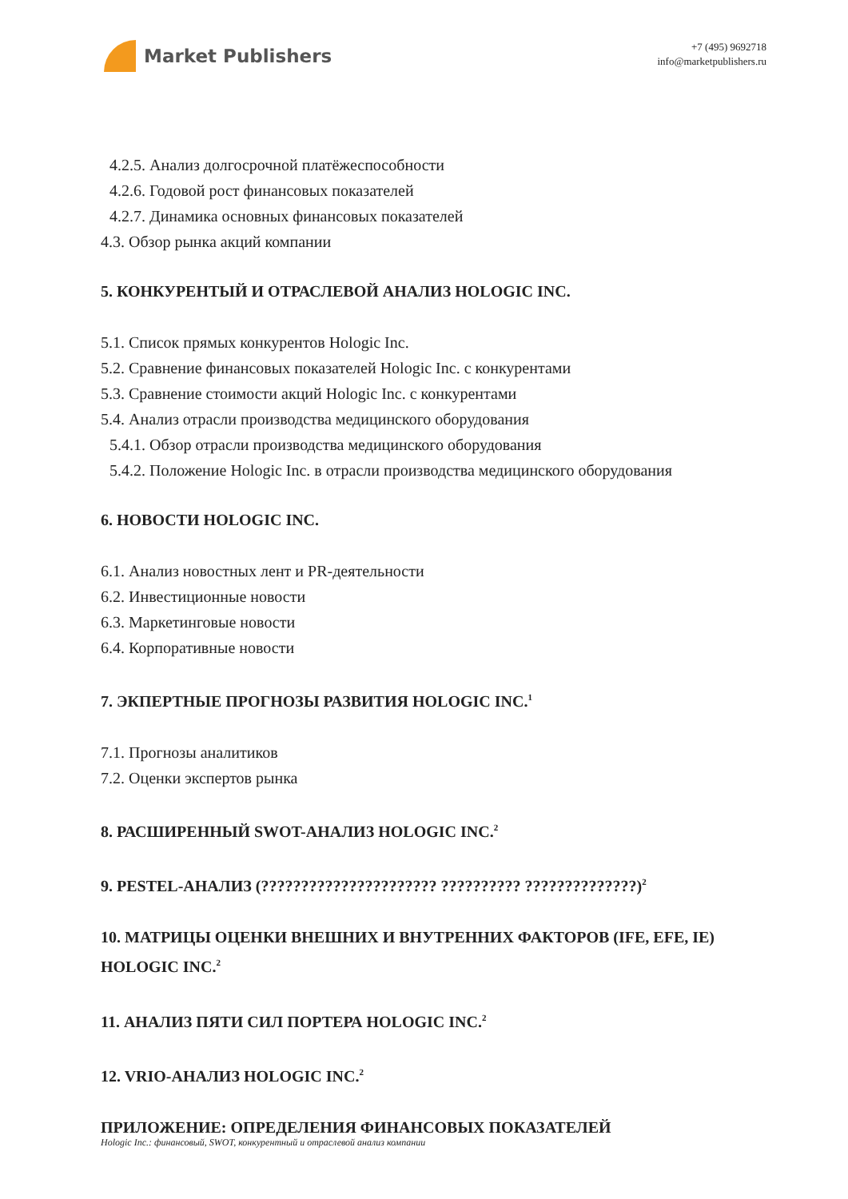Market Publishers
+7 (495) 9692718
info@marketpublishers.ru
4.2.5. Анализ долгосрочной платёжеспособности
4.2.6. Годовой рост финансовых показателей
4.2.7. Динамика основных финансовых показателей
4.3. Обзор рынка акций компании
5. КОНКУРЕНТЫЙ И ОТРАСЛЕВОЙ АНАЛИЗ HOLOGIC INC.
5.1. Список прямых конкурентов Hologic Inc.
5.2. Сравнение финансовых показателей Hologic Inc. с конкурентами
5.3. Сравнение стоимости акций Hologic Inc. с конкурентами
5.4. Анализ отрасли производства медицинского оборудования
5.4.1. Обзор отрасли производства медицинского оборудования
5.4.2. Положение Hologic Inc. в отрасли производства медицинского оборудования
6. НОВОСТИ HOLOGIC INC.
6.1. Анализ новостных лент и PR-деятельности
6.2. Инвестиционные новости
6.3. Маркетинговые новости
6.4. Корпоративные новости
7. ЭКПЕРТНЫЕ ПРОГНОЗЫ РАЗВИТИЯ HOLOGIC INC.<sup>1</sup>
7.1. Прогнозы аналитиков
7.2. Оценки экспертов рынка
8. РАСШИРЕННЫЙ SWOT-АНАЛИЗ HOLOGIC INC.<sup>2</sup>
9. PESTEL-АНАЛИЗ (?????????????????????? ?????????? ??????????????)<sup>2</sup>
10. МАТРИЦЫ ОЦЕНКИ ВНЕШНИХ И ВНУТРЕННИХ ФАКТОРОВ (IFE, EFE, IE) HOLOGIC INC.<sup>2</sup>
11. АНАЛИЗ ПЯТИ СИЛ ПОРТЕРА HOLOGIC INC.<sup>2</sup>
12. VRIO-АНАЛИЗ HOLOGIC INC.<sup>2</sup>
ПРИЛОЖЕНИЕ: ОПРЕДЕЛЕНИЯ ФИНАНСОВЫХ ПОКАЗАТЕЛЕЙ
Hologic Inc.: финансовый, SWOT, конкурентный и отраслевой анализ компании